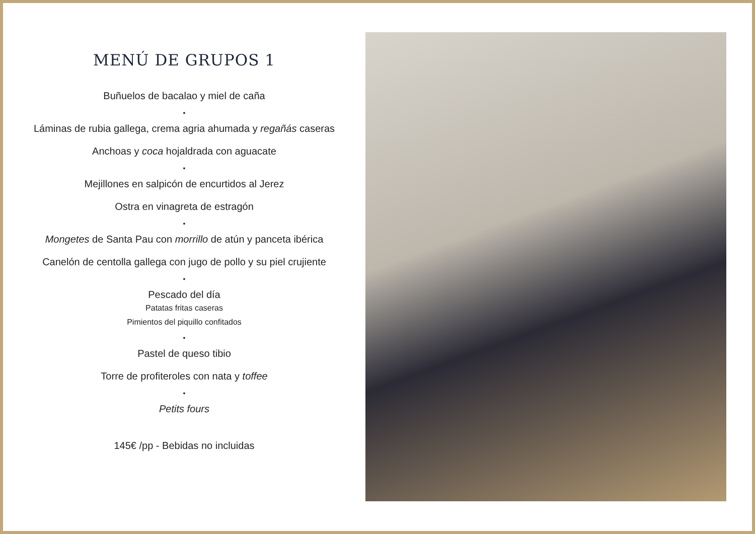MENÚ DE GRUPOS 1
Buñuelos de bacalao y miel de caña
•
Láminas de rubia gallega, crema agria ahumada y regañás caseras
Anchoas y coca hojaldrada con aguacate
•
Mejillones en salpicón de encurtidos al Jerez
Ostra en vinagreta de estragón
•
Mongetes de Santa Pau con morrillo de atún y panceta ibérica
Canelón de centolla gallega con jugo de pollo y su piel crujiente
•
Pescado del día
Patatas fritas caseras
Pimientos del piquillo confitados
•
Pastel de queso tibio
Torre de profiteroles con nata y toffee
•
Petits fours
145€ /pp - Bebidas no incluidas